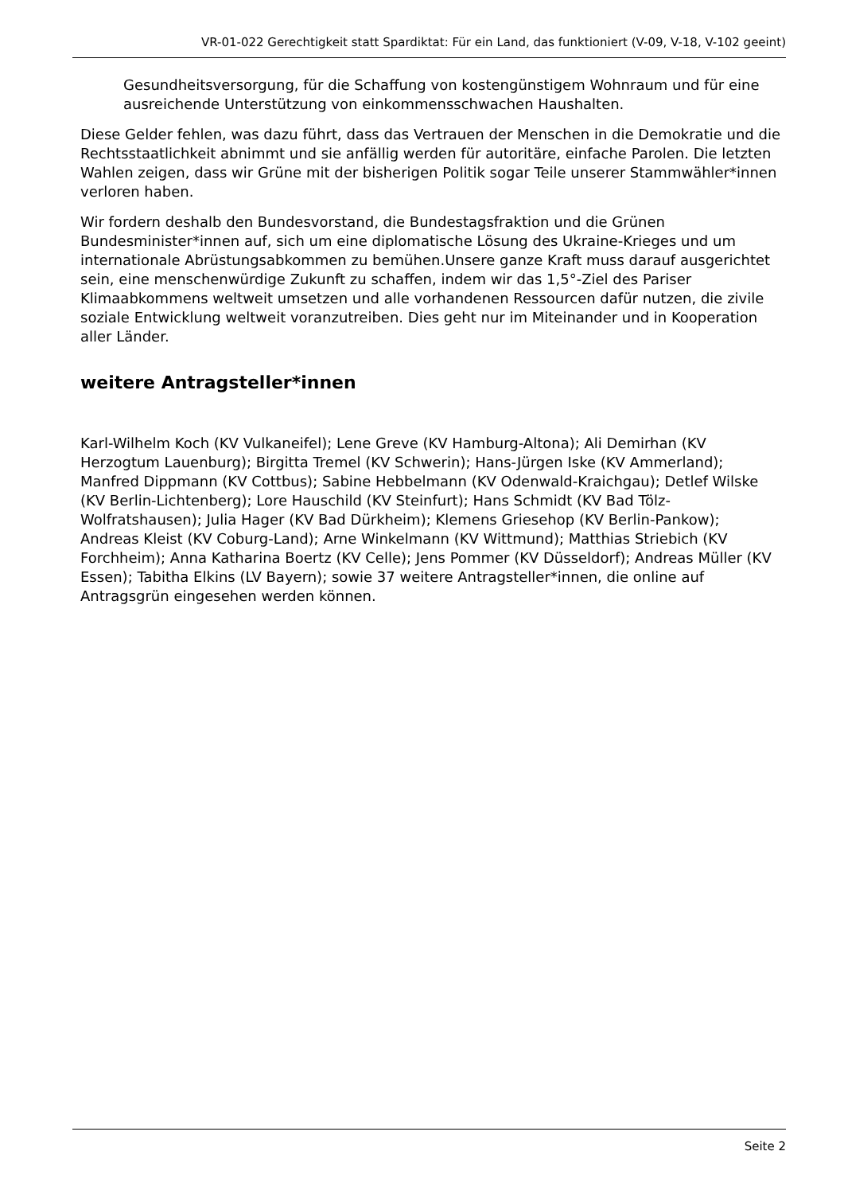VR-01-022 Gerechtigkeit statt Spardiktat: Für ein Land, das funktioniert (V-09, V-18, V-102 geeint)
Gesundheitsversorgung, für die Schaffung von kostengünstigem Wohnraum und für eine ausreichende Unterstützung von einkommensschwachen Haushalten.
Diese Gelder fehlen, was dazu führt, dass das Vertrauen der Menschen in die Demokratie und die Rechtsstaatlichkeit abnimmt und sie anfällig werden für autoritäre, einfache Parolen. Die letzten Wahlen zeigen, dass wir Grüne mit der bisherigen Politik sogar Teile unserer Stammwähler*innen verloren haben.
Wir fordern deshalb den Bundesvorstand, die Bundestagsfraktion und die Grünen Bundesminister*innen auf, sich um eine diplomatische Lösung des Ukraine-Krieges und um internationale Abrüstungsabkommen zu bemühen.Unsere ganze Kraft muss darauf ausgerichtet sein, eine menschenwürdige Zukunft zu schaffen, indem wir das 1,5°-Ziel des Pariser Klimaabkommens weltweit umsetzen und alle vorhandenen Ressourcen dafür nutzen, die zivile soziale Entwicklung weltweit voranzutreiben. Dies geht nur im Miteinander und in Kooperation aller Länder.
weitere Antragsteller*innen
Karl-Wilhelm Koch (KV Vulkaneifel); Lene Greve (KV Hamburg-Altona); Ali Demirhan (KV Herzogtum Lauenburg); Birgitta Tremel (KV Schwerin); Hans-Jürgen Iske (KV Ammerland); Manfred Dippmann (KV Cottbus); Sabine Hebbelmann (KV Odenwald-Kraichgau); Detlef Wilske (KV Berlin-Lichtenberg); Lore Hauschild (KV Steinfurt); Hans Schmidt (KV Bad Tölz-Wolfratshausen); Julia Hager (KV Bad Dürkheim); Klemens Griesehop (KV Berlin-Pankow); Andreas Kleist (KV Coburg-Land); Arne Winkelmann (KV Wittmund); Matthias Striebich (KV Forchheim); Anna Katharina Boertz (KV Celle); Jens Pommer (KV Düsseldorf); Andreas Müller (KV Essen); Tabitha Elkins (LV Bayern); sowie 37 weitere Antragsteller*innen, die online auf Antragsgrün eingesehen werden können.
Seite 2